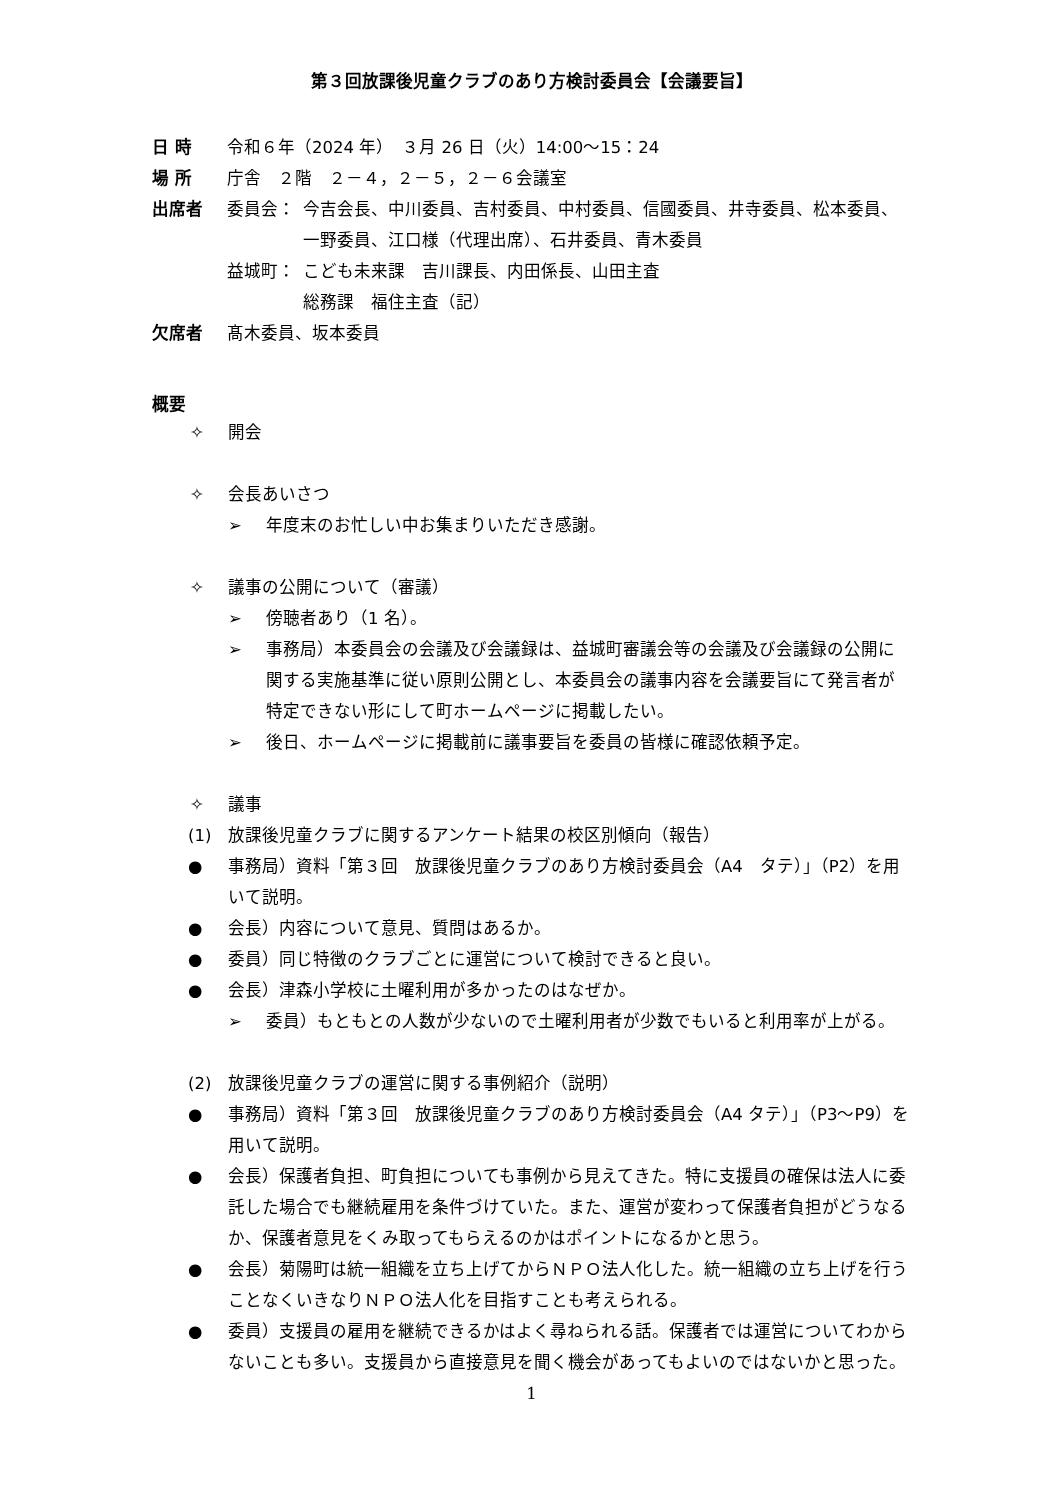第３回放課後児童クラブのあり方検討委員会【会議要旨】
日 時 令和６年（2024 年）　３月 26 日（火）14:00～15：24
場 所 庁舎　２階　２－４，２－５，２－６会議室
出席者 委員会： 今吉会長、中川委員、吉村委員、中村委員、信國委員、井寺委員、松本委員、
一野委員、江口様（代理出席）、石井委員、青木委員
益城町： こども未来課　吉川課長、内田係長、山田主査
総務課　福住主査（記）
欠席者 髙木委員、坂本委員
概要
✧ 開会
✧ 会長あいさつ
➢ 年度末のお忙しい中お集まりいただき感謝。
✧ 議事の公開について（審議）
➢ 傍聴者あり（1 名）。
➢ 事務局）本委員会の会議及び会議録は、益城町審議会等の会議及び会議録の公開に関する実施基準に従い原則公開とし、本委員会の議事内容を会議要旨にて発言者が特定できない形にして町ホームページに掲載したい。
➢ 後日、ホームページに掲載前に議事要旨を委員の皆様に確認依頼予定。
✧ 議事
(1) 放課後児童クラブに関するアンケート結果の校区別傾向（報告）
● 事務局）資料「第３回　放課後児童クラブのあり方検討委員会（A4　タテ）」（P2）を用いて説明。
● 会長）内容について意見、質問はあるか。
● 委員）同じ特徴のクラブごとに運営について検討できると良い。
● 会長）津森小学校に土曜利用が多かったのはなぜか。
➢ 委員）もともとの人数が少ないので土曜利用者が少数でもいると利用率が上がる。
(2) 放課後児童クラブの運営に関する事例紹介（説明）
● 事務局）資料「第３回　放課後児童クラブのあり方検討委員会（A4 タテ）」（P3～P9）を用いて説明。
● 会長）保護者負担、町負担についても事例から見えてきた。特に支援員の確保は法人に委託した場合でも継続雇用を条件づけていた。また、運営が変わって保護者負担がどうなるか、保護者意見をくみ取ってもらえるのかはポイントになるかと思う。
● 会長）菊陽町は統一組織を立ち上げてからＮＰＯ法人化した。統一組織の立ち上げを行うことなくいきなりＮＰＯ法人化を目指すことも考えられる。
● 委員）支援員の雇用を継続できるかはよく尋ねられる話。保護者では運営についてわからないことも多い。支援員から直接意見を聞く機会があってもよいのではないかと思った。
1